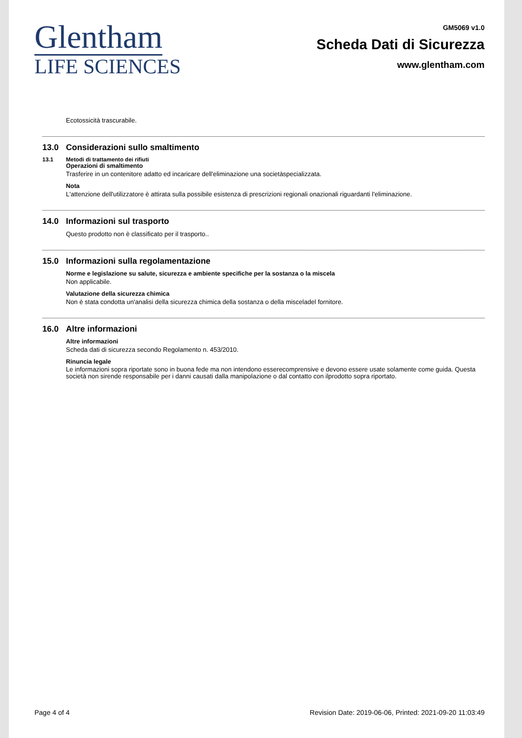Glentham
LIFE SCIENCES
GM5069 v1.0
Scheda Dati di Sicurezza
www.glentham.com
Ecotossicità trascurabile.
13.0 Considerazioni sullo smaltimento
13.1 Metodi di trattamento dei rifiuti
Operazioni di smaltimento
Trasferire in un contenitore adatto ed incaricare dell'eliminazione una societàspecializzata.
Nota
L'attenzione dell'utilizzatore è attirata sulla possibile esistenza di prescrizioni regionali onazionali riguardanti l'eliminazione.
14.0 Informazioni sul trasporto
Questo prodotto non è classificato per il trasporto..
15.0 Informazioni sulla regolamentazione
Norme e legislazione su salute, sicurezza e ambiente specifiche per la sostanza o la miscela
Non applicabile.
Valutazione della sicurezza chimica
Non è stata condotta un'analisi della sicurezza chimica della sostanza o della misceladel fornitore.
16.0 Altre informazioni
Altre informazioni
Scheda dati di sicurezza secondo Regolamento n. 453/2010.
Rinuncia legale
Le informazioni sopra riportate sono in buona fede ma non intendono esserecomprensive e devono essere usate solamente come guida. Questa società non sirende responsabile per i danni causati dalla manipolazione o dal contatto con ilprodotto sopra riportato.
Page 4 of 4 Revision Date: 2019-06-06, Printed: 2021-09-20 11:03:49